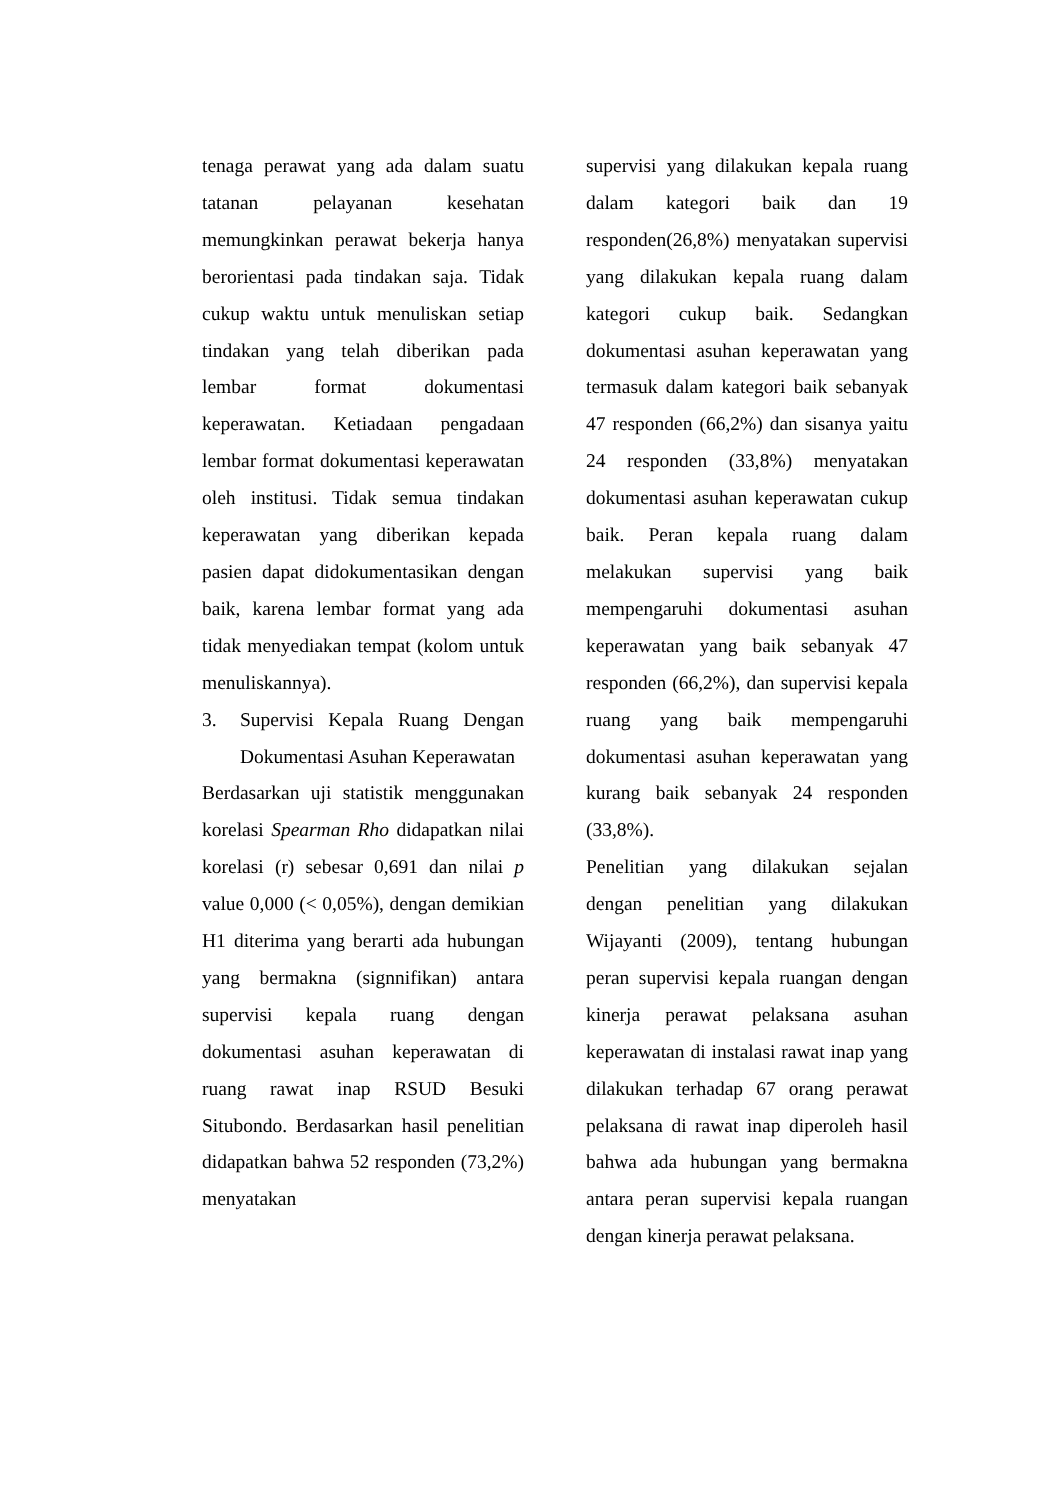tenaga perawat yang ada dalam suatu tatanan pelayanan kesehatan memungkinkan perawat bekerja hanya berorientasi pada tindakan saja. Tidak cukup waktu untuk menuliskan setiap tindakan yang telah diberikan pada lembar format dokumentasi keperawatan. Ketiadaan pengadaan lembar format dokumentasi keperawatan oleh institusi. Tidak semua tindakan keperawatan yang diberikan kepada pasien dapat didokumentasikan dengan baik, karena lembar format yang ada tidak menyediakan tempat (kolom untuk menuliskannya).
3. Supervisi Kepala Ruang Dengan Dokumentasi Asuhan Keperawatan
Berdasarkan uji statistik menggunakan korelasi Spearman Rho didapatkan nilai korelasi (r) sebesar 0,691 dan nilai p value 0,000 (< 0,05%), dengan demikian H1 diterima yang berarti ada hubungan yang bermakna (signnifikan) antara supervisi kepala ruang dengan dokumentasi asuhan keperawatan di ruang rawat inap RSUD Besuki Situbondo. Berdasarkan hasil penelitian didapatkan bahwa 52 responden (73,2%) menyatakan
supervisi yang dilakukan kepala ruang dalam kategori baik dan 19 responden(26,8%) menyatakan supervisi yang dilakukan kepala ruang dalam kategori cukup baik. Sedangkan dokumentasi asuhan keperawatan yang termasuk dalam kategori baik sebanyak 47 responden (66,2%) dan sisanya yaitu 24 responden (33,8%) menyatakan dokumentasi asuhan keperawatan cukup baik. Peran kepala ruang dalam melakukan supervisi yang baik mempengaruhi dokumentasi asuhan keperawatan yang baik sebanyak 47 responden (66,2%), dan supervisi kepala ruang yang baik mempengaruhi dokumentasi asuhan keperawatan yang kurang baik sebanyak 24 responden (33,8%).
Penelitian yang dilakukan sejalan dengan penelitian yang dilakukan Wijayanti (2009), tentang hubungan peran supervisi kepala ruangan dengan kinerja perawat pelaksana asuhan keperawatan di instalasi rawat inap yang dilakukan terhadap 67 orang perawat pelaksana di rawat inap diperoleh hasil bahwa ada hubungan yang bermakna antara peran supervisi kepala ruangan dengan kinerja perawat pelaksana.